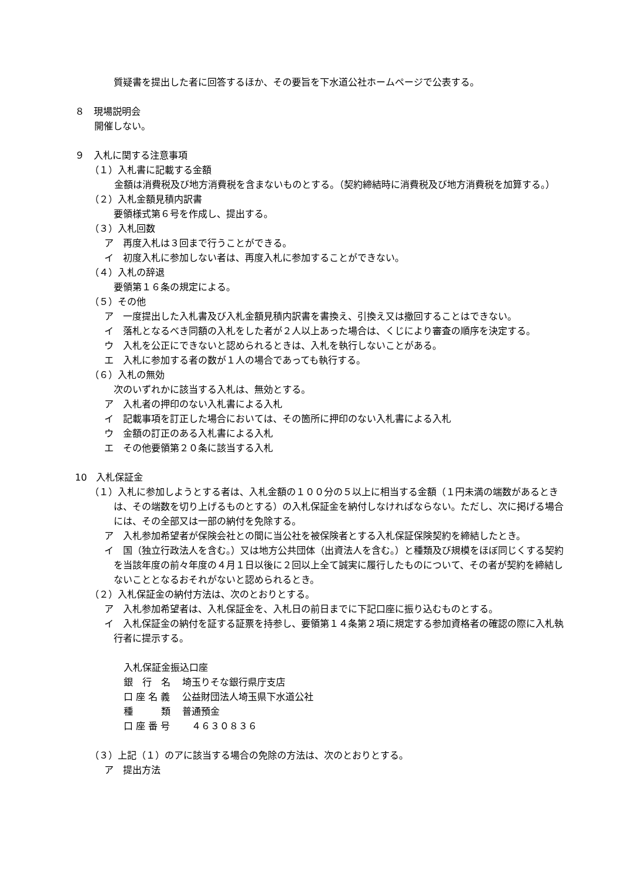質疑書を提出した者に回答するほか、その要旨を下水道公社ホームページで公表する。
８　現場説明会
開催しない。
９　入札に関する注意事項
（１）入札書に記載する金額
金額は消費税及び地方消費税を含まないものとする。（契約締結時に消費税及び地方消費税を加算する。）
（２）入札金額見積内訳書
要領様式第６号を作成し、提出する。
（３）入札回数
ア　再度入札は３回まで行うことができる。
イ　初度入札に参加しない者は、再度入札に参加することができない。
（４）入札の辞退
要領第１６条の規定による。
（５）その他
ア　一度提出した入札書及び入札金額見積内訳書を書換え、引換え又は撤回することはできない。
イ　落札となるべき同額の入札をした者が２人以上あった場合は、くじにより審査の順序を決定する。
ウ　入札を公正にできないと認められるときは、入札を執行しないことがある。
エ　入札に参加する者の数が１人の場合であっても執行する。
（６）入札の無効
次のいずれかに該当する入札は、無効とする。
ア　入札者の押印のない入札書による入札
イ　記載事項を訂正した場合においては、その箇所に押印のない入札書による入札
ウ　金額の訂正のある入札書による入札
エ　その他要領第２０条に該当する入札
10　入札保証金
（１）入札に参加しようとする者は、入札金額の１００分の５以上に相当する金額（１円未満の端数があるときは、その端数を切り上げるものとする）の入札保証金を納付しなければならない。ただし、次に掲げる場合には、その全部又は一部の納付を免除する。
ア　入札参加希望者が保険会社との間に当公社を被保険者とする入札保証保険契約を締結したとき。
イ　国（独立行政法人を含む。）又は地方公共団体（出資法人を含む。）と種類及び規模をほぼ同じくする契約を当該年度の前々年度の４月１日以後に２回以上全て誠実に履行したものについて、その者が契約を締結しないこととなるおそれがないと認められるとき。
（２）入札保証金の納付方法は、次のとおりとする。
ア　入札参加希望者は、入札保証金を、入札日の前日までに下記口座に振り込むものとする。
イ　入札保証金の納付を証する証票を持参し、要領第１４条第２項に規定する参加資格者の確認の際に入札執行者に提示する。
入札保証金振込口座
| 銀 行 名 | 埼玉りそな銀行県庁支店 |
| 口 座 名 義 | 公益財団法人埼玉県下水道公社 |
| 種 類 | 普通預金 |
| 口 座 番 号 | ４６３０８３６ |
（３）上記（１）のアに該当する場合の免除の方法は、次のとおりとする。
ア　提出方法